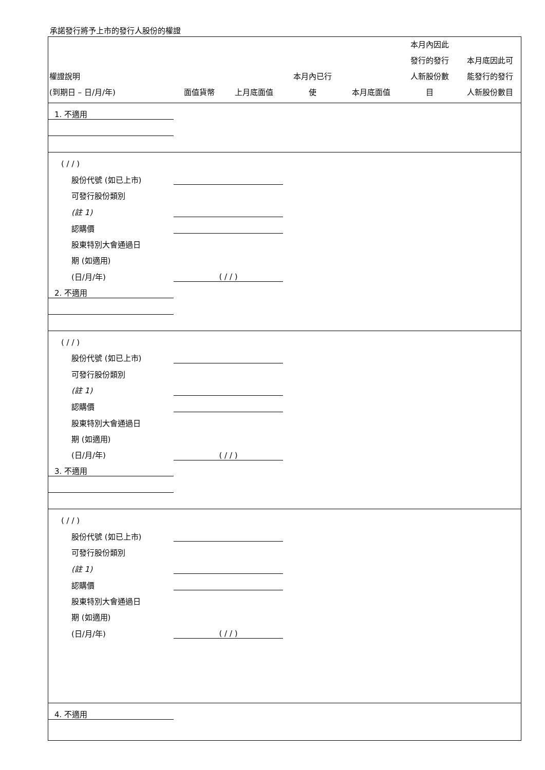承諾發行將予上市的發行人股份的權證
| 權證說明 (到期日 – 日/月/年) | 面值貨幣 | 上月底面值 | 本月內已行 使 | 本月底面值 | 本月內因此 發行的發行 人新股份數 目 | 本月底因此可 能發行的發行 人新股份數目 |
| --- | --- | --- | --- | --- | --- | --- |
| 1. 不適用 | | | | | | |
| ( / / ) | | | | | | |
| 股份代號 (如已上市) | | | | | | |
| 可發行股份類別 | | | | | | |
| (註 1) | | | | | | |
| 認購價 | | | | | | |
| 股東特別大會通過日 | | | | | | |
| 期 (如適用) | | | | | | |
| (日/月/年) | ( / / ) | | | | | |
| 2. 不適用 | | | | | | |
| ( / / ) | | | | | | |
| 股份代號 (如已上市) | | | | | | |
| 可發行股份類別 | | | | | | |
| (註 1) | | | | | | |
| 認購價 | | | | | | |
| 股東特別大會通過日 | | | | | | |
| 期 (如適用) | | | | | | |
| (日/月/年) | ( / / ) | | | | | |
| 3. 不適用 | | | | | | |
| ( / / ) | | | | | | |
| 股份代號 (如已上市) | | | | | | |
| 可發行股份類別 | | | | | | |
| (註 1) | | | | | | |
| 認購價 | | | | | | |
| 股東特別大會通過日 | | | | | | |
| 期 (如適用) | | | | | | |
| (日/月/年) | ( / / ) | | | | | |
| 4. 不適用 | | | | | | |